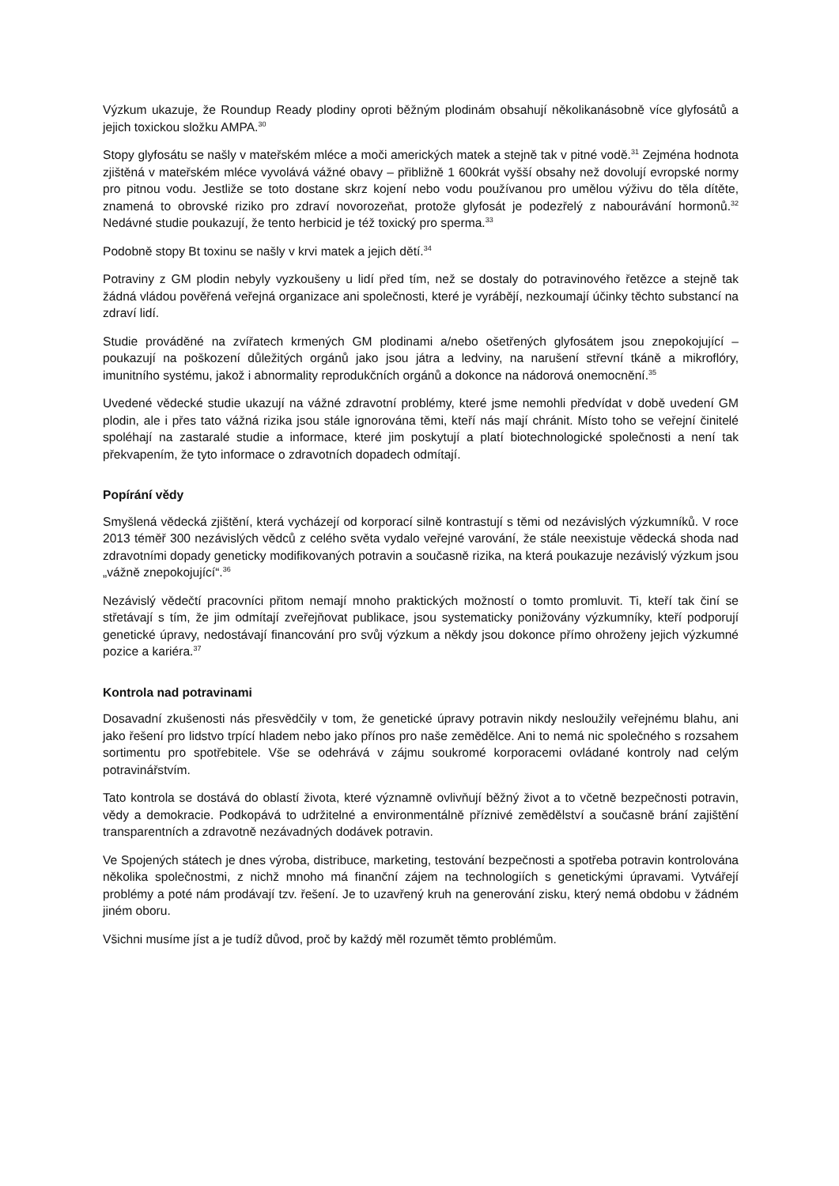Výzkum ukazuje, že Roundup Ready plodiny oproti běžným plodinám obsahují několikanásobně více glyfosátů a jejich toxickou složku AMPA.<sup>30</sup>
Stopy glyfosátu se našly v mateřském mléce a moči amerických matek a stejně tak v pitné vodě.<sup>31</sup> Zejména hodnota zjištěná v mateřském mléce vyvolává vážné obavy – přibližně 1 600krát vyšší obsahy než dovolují evropské normy pro pitnou vodu. Jestliže se toto dostane skrz kojení nebo vodu používanou pro umělou výživu do těla dítěte, znamená to obrovské riziko pro zdraví novorozeňat, protože glyfosát je podezřelý z nabourávání hormonů.<sup>32</sup> Nedávné studie poukazují, že tento herbicid je též toxický pro sperma.<sup>33</sup>
Podobně stopy Bt toxinu se našly v krvi matek a jejich dětí.<sup>34</sup>
Potraviny z GM plodin nebyly vyzkoušeny u lidí před tím, než se dostaly do potravinového řetězce a stejně tak žádná vládou pověřená veřejná organizace ani společnosti, které je vyrábějí, nezkoumají účinky těchto substancí na zdraví lidí.
Studie prováděné na zvířatech krmených GM plodinami a/nebo ošetřených glyfosátem jsou znepokojující – poukazují na poškození důležitých orgánů jako jsou játra a ledviny, na narušení střevní tkáně a mikroflóry, imunitního systému, jakož i abnormality reprodukčních orgánů a dokonce na nádorová onemocnění.<sup>35</sup>
Uvedené vědecké studie ukazují na vážné zdravotní problémy, které jsme nemohli předvídat v době uvedení GM plodin, ale i přes tato vážná rizika jsou stále ignorována těmi, kteří nás mají chránit. Místo toho se veřejní činitelé spoléhají na zastaralé studie a informace, které jim poskytují a platí biotechnologické společnosti a není tak překvapením, že tyto informace o zdravotních dopadech odmítají.
Popírání vědy
Smyšlená vědecká zjištění, která vycházejí od korporací silně kontrastují s těmi od nezávislých výzkumníků. V roce 2013 téměř 300 nezávislých vědců z celého světa vydalo veřejné varování, že stále neexistuje vědecká shoda nad zdravotními dopady geneticky modifikovaných potravin a současně rizika, na která poukazuje nezávislý výzkum jsou „vážně znepokojující“.<sup>36</sup>
Nezávislý vědečtí pracovníci přitom nemají mnoho praktických možností o tomto promluvit. Ti, kteří tak činí se střetávají s tím, že jim odmítají zveřejňovat publikace, jsou systematicky ponižovány výzkumníky, kteří podporují genetické úpravy, nedostávají financování pro svůj výzkum a někdy jsou dokonce přímo ohroženy jejich výzkumné pozice a kariéra.<sup>37</sup>
Kontrola nad potravinami
Dosavadní zkušenosti nás přesvědčily v tom, že genetické úpravy potravin nikdy nesloužily veřejnému blahu, ani jako řešení pro lidstvo trpící hladem nebo jako přínos pro naše zemědělce. Ani to nemá nic společného s rozsahem sortimentu pro spotřebitele. Vše se odehrává v zájmu soukromé korporacemi ovládané kontroly nad celým potravinářstvím.
Tato kontrola se dostává do oblastí života, které významně ovlivňují běžný život a to včetně bezpečnosti potravin, vědy a demokracie. Podkopává to udržitelné a environmentálně příznivé zemědělství a současně brání zajištění transparentních a zdravotně nezávadných dodávek potravin.
Ve Spojených státech je dnes výroba, distribuce, marketing, testování bezpečnosti a spotřeba potravin kontrolována několika společnostmi, z nichž mnoho má finanční zájem na technologiích s genetickými úpravami. Vytvářejí problémy a poté nám prodávají tzv. řešení. Je to uzavřený kruh na generování zisku, který nemá obdobu v žádném jiném oboru.
Všichni musíme jíst a je tudíž důvod, proč by každý měl rozumět těmto problémům.